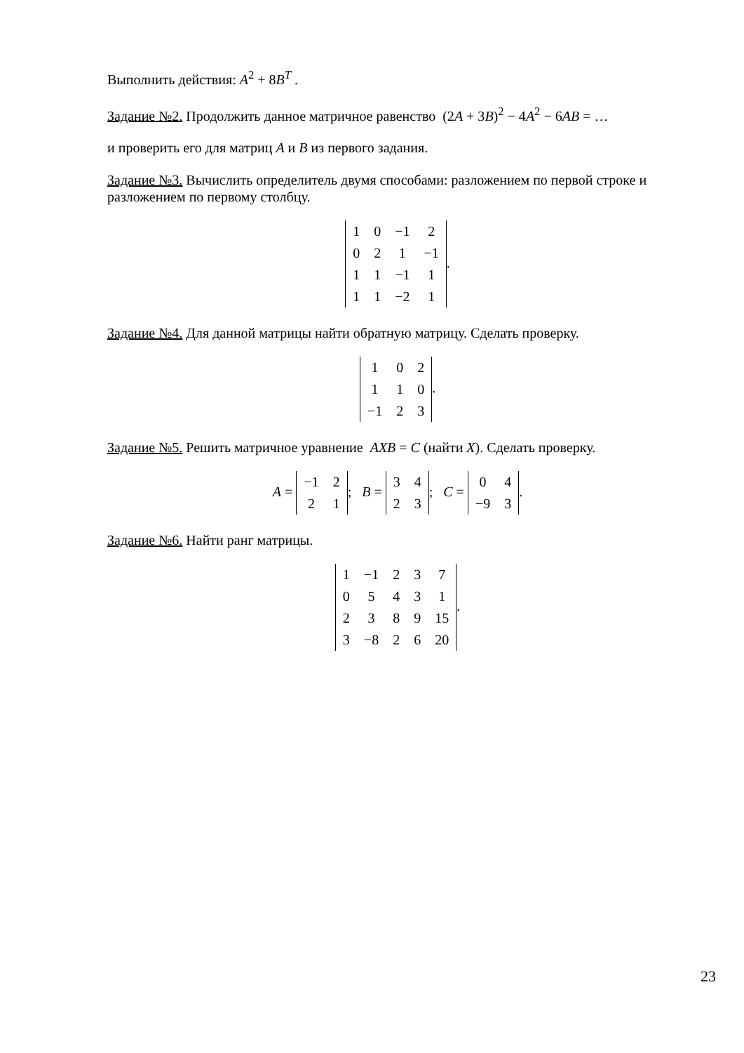Выполнить действия: A<sup>2</sup> + 8B<sup>T</sup> .
Задание №2. Продолжить данное матричное равенство (2A + 3B)<sup>2</sup> − 4A<sup>2</sup> − 6AB = …
и проверить его для матриц A и B из первого задания.
Задание №3. Вычислить определитель двумя способами: разложением по первой строке и разложением по первому столбцу.
| 1 | 0 | −1 | 2 |
| 0 | 2 | 1 | −1 |
| 1 | 1 | −1 | 1 |
| 1 | 1 | −2 | 1 |
.
Задание №4. Для данной матрицы найти обратную матрицу. Сделать проверку.
| 1 | 0 | 2 |
| 1 | 1 | 0 |
| −1 | 2 | 3 |
.
Задание №5. Решить матричное уравнение AXB = C (найти X). Сделать проверку.
A =
| −1 | 2 |
| 2 | 1 |
; B =
| 3 | 4 |
| 2 | 3 |
; C =
| 0 | 4 |
| −9 | 3 |
.
Задание №6. Найти ранг матрицы.
| 1 | −1 | 2 | 3 | 7 |
| 0 | 5 | 4 | 3 | 1 |
| 2 | 3 | 8 | 9 | 15 |
| 3 | −8 | 2 | 6 | 20 |
.
23